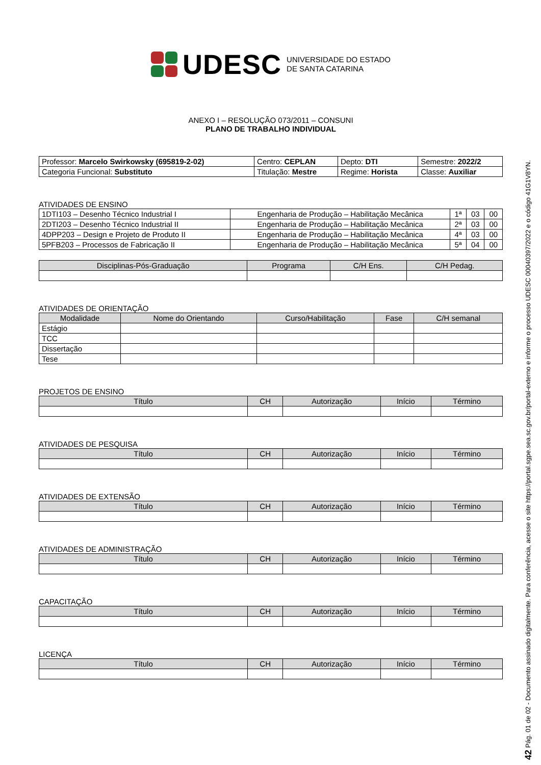UDESC UNIVERSIDADE DO ESTADO
DE SANTA CATARINA
ANEXO I – RESOLUÇÃO 073/2011 – CONSUNI
PLANO DE TRABALHO INDIVIDUAL
| Professor: Marcelo Swirkowsky (695819-2-02) | Centro: CEPLAN | Depto: DTI | Semestre: 2022/2 |
| Categoria Funcional: Substituto | Titulação: Mestre | Regime: Horista | Classe: Auxiliar |
ATIVIDADES DE ENSINO
| 1DTI103 – Desenho Técnico Industrial I | Engenharia de Produção – Habilitação Mecânica | 1ª | 03 | 00 |
| 2DTI203 – Desenho Técnico Industrial II | Engenharia de Produção – Habilitação Mecânica | 2ª | 03 | 00 |
| 4DPP203 – Design e Projeto de Produto II | Engenharia de Produção – Habilitação Mecânica | 4ª | 03 | 00 |
| 5PFB203 – Processos de Fabricação II | Engenharia de Produção – Habilitação Mecânica | 5ª | 04 | 00 |
| Disciplinas-Pós-Graduação | Programa | C/H Ens. | C/H Pedag. |
| --- | --- | --- | --- |
ATIVIDADES DE ORIENTAÇÃO
| Modalidade | Nome do Orientando | Curso/Habilitação | Fase | C/H semanal |
| --- | --- | --- | --- | --- |
| Estágio | | | | |
| TCC | | | | |
| Dissertação | | | | |
| Tese | | | | |
PROJETOS DE ENSINO
| Título | CH | Autorização | Início | Término |
| --- | --- | --- | --- | --- |
ATIVIDADES DE PESQUISA
| Título | CH | Autorização | Início | Término |
| --- | --- | --- | --- | --- |
ATIVIDADES DE EXTENSÃO
| Título | CH | Autorização | Início | Término |
| --- | --- | --- | --- | --- |
ATIVIDADES DE ADMINISTRAÇÃO
| Título | CH | Autorização | Início | Término |
| --- | --- | --- | --- | --- |
CAPACITAÇÃO
| Título | CH | Autorização | Início | Término |
| --- | --- | --- | --- | --- |
LICENÇA
| Título | CH | Autorização | Início | Término |
| --- | --- | --- | --- | --- |
42 Pág. 01 de 02 - Documento assinado digitalmente. Para conferência, acesse o site https://portal.sgpe.sea.sc.gov.br/portal-externo e informe o processo UDESC 00040397/2022 e o código 41G1V8YN.